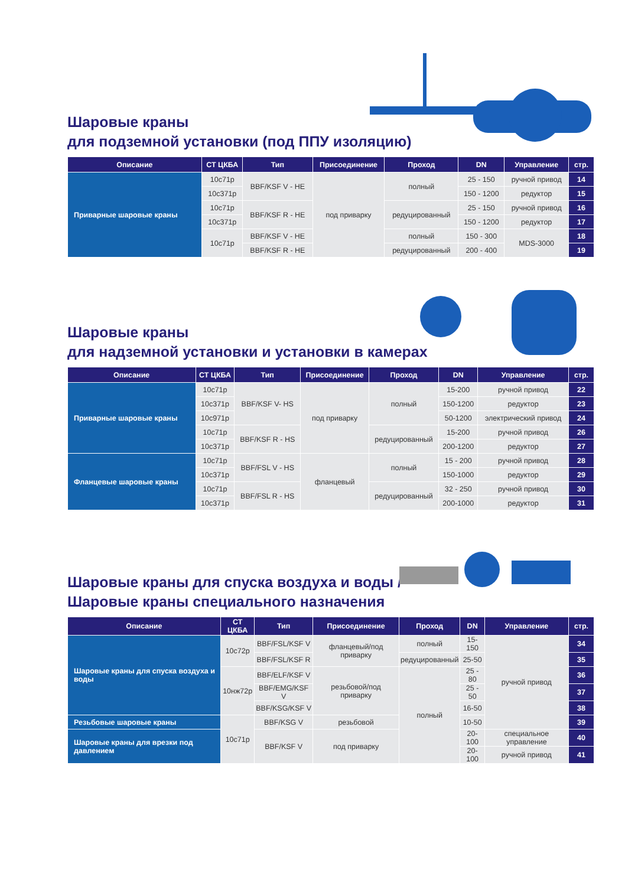Шаровые краны
для подземной установки (под ППУ изоляцию)
| Описание | СТ ЦКБА | Тип | Присоединение | Проход | DN | Управление | стр. |
| --- | --- | --- | --- | --- | --- | --- | --- |
| Приварные шаровые краны | 10с71р | BBF/KSF V - HE | под приварку | полный | 25 - 150 | ручной привод | 14 |
| | 10с371р | | | | 150 - 1200 | редуктор | 15 |
| | 10с71р | BBF/KSF R - HE | | редуцированный | 25 - 150 | ручной привод | 16 |
| | 10с371р | | | | 150 - 1200 | редуктор | 17 |
| | 10с71р | BBF/KSF V - HE | | полный | 150 - 300 | MDS-3000 | 18 |
| | | BBF/KSF R - HE | | редуцированный | 200 - 400 | | 19 |
Шаровые краны
для надземной установки и установки в камерах
| Описание | СТ ЦКБА | Тип | Присоединение | Проход | DN | Управление | стр. |
| --- | --- | --- | --- | --- | --- | --- | --- |
| Приварные шаровые краны | 10с71р | BBF/KSF V- HS | под приварку | полный | 15-200 | ручной привод | 22 |
| | 10с371р | | | | 150-1200 | редуктор | 23 |
| | 10с971р | | | | 50-1200 | электрический привод | 24 |
| | 10с71р | BBF/KSF R - HS | | редуцированный | 15-200 | ручной привод | 26 |
| | 10с371р | | | | 200-1200 | редуктор | 27 |
| Фланцевые шаровые краны | 10с71р | BBF/FSL V - HS | фланцевый | полный | 15 - 200 | ручной привод | 28 |
| | 10с371р | | | | 150-1000 | редуктор | 29 |
| | 10с71р | BBF/FSL R - HS | | редуцированный | 32 - 250 | ручной привод | 30 |
| | 10с371р | | | | 200-1000 | редуктор | 31 |
Шаровые краны для спуска воздуха и воды /
Шаровые краны специального назначения
| Описание | СТ ЦКБА | Тип | Присоединение | Проход | DN | Управление | стр. |
| --- | --- | --- | --- | --- | --- | --- | --- |
| Шаровые краны для спуска воздуха и воды | 10с72р | BBF/FSL/KSF V | фланцевый/под приварку | полный | 15-150 | ручной привод | 34 |
| | | BBF/FSL/KSF R | | редуцированный | 25-50 | | 35 |
| | 10нж72р | BBF/ELF/KSF V | резьбовой/под приварку | полный | 25 - 80 | | 36 |
| | | BBF/EMG/KSF V | | | 25 - 50 | | 37 |
| | | BBF/KSG/KSF V | | | 16-50 | | 38 |
| Резьбовые шаровые краны | 10с71р | BBF/KSG V | резьбовой | | 10-50 | | 39 |
| Шаровые краны для врезки под давлением | | BBF/KSF V | под приварку | | 20-100 | специальное управление | 40 |
| | | | | | 20-100 | ручной привод | 41 |